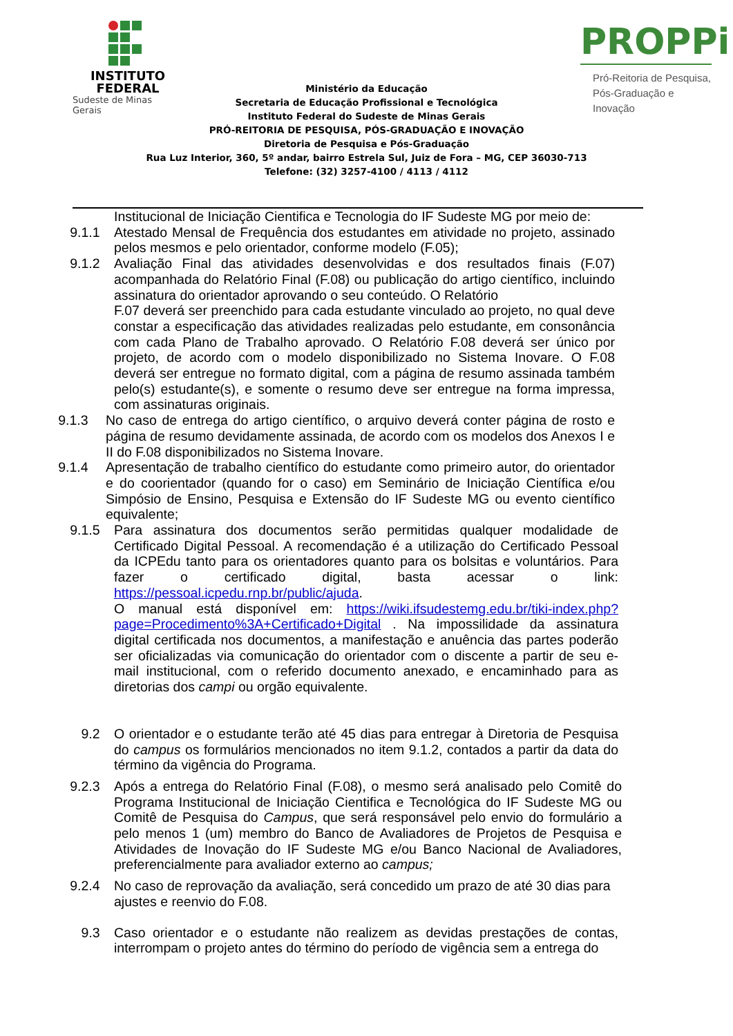INSTITUTO
FEDERAL
Sudeste de Minas Gerais
PROPPi
Pró-Reitoria de Pesquisa,
Pós-Graduação e Inovação
Ministério da Educação
Secretaria de Educação Profissional e Tecnológica
Instituto Federal do Sudeste de Minas Gerais
PRÓ-REITORIA DE PESQUISA, PÓS-GRADUAÇÃO E INOVAÇÃO
Diretoria de Pesquisa e Pós-Graduação
Rua Luz Interior, 360, 5º andar, bairro Estrela Sul, Juiz de Fora – MG, CEP 36030-713
Telefone: (32) 3257-4100 / 4113 / 4112
Institucional de Iniciação Cientifica e Tecnologia do IF Sudeste MG por meio de:
9.1.1 Atestado Mensal de Frequência dos estudantes em atividade no projeto, assinado pelos mesmos e pelo orientador, conforme modelo (F.05);
9.1.2 Avaliação Final das atividades desenvolvidas e dos resultados finais (F.07) acompanhada do Relatório Final (F.08) ou publicação do artigo científico, incluindo assinatura do orientador aprovando o seu conteúdo. O Relatório
F.07 deverá ser preenchido para cada estudante vinculado ao projeto, no qual deve constar a especificação das atividades realizadas pelo estudante, em consonância com cada Plano de Trabalho aprovado. O Relatório F.08 deverá ser único por projeto, de acordo com o modelo disponibilizado no Sistema Inovare. O F.08 deverá ser entregue no formato digital, com a página de resumo assinada também pelo(s) estudante(s), e somente o resumo deve ser entregue na forma impressa, com assinaturas originais.
9.1.3 No caso de entrega do artigo científico, o arquivo deverá conter página de rosto e página de resumo devidamente assinada, de acordo com os modelos dos Anexos I e II do F.08 disponibilizados no Sistema Inovare.
9.1.4 Apresentação de trabalho científico do estudante como primeiro autor, do orientador e do coorientador (quando for o caso) em Seminário de Iniciação Científica e/ou Simpósio de Ensino, Pesquisa e Extensão do IF Sudeste MG ou evento científico equivalente;
9.1.5 Para assinatura dos documentos serão permitidas qualquer modalidade de Certificado Digital Pessoal. A recomendação é a utilização do Certificado Pessoal da ICPEdu tanto para os orientadores quanto para os bolsitas e voluntários. Para fazer o certificado digital, basta acessar o link: https://pessoal.icpedu.rnp.br/public/ajuda.
O manual está disponível em: https://wiki.ifsudestemg.edu.br/tiki-index.php?page=Procedimento%3A+Certificado+Digital . Na impossilidade da assinatura digital certificada nos documentos, a manifestação e anuência das partes poderão ser oficializadas via comunicação do orientador com o discente a partir de seu e-mail institucional, com o referido documento anexado, e encaminhado para as diretorias dos campi ou orgão equivalente.
9.2 O orientador e o estudante terão até 45 dias para entregar à Diretoria de Pesquisa do campus os formulários mencionados no item 9.1.2, contados a partir da data do término da vigência do Programa.
9.2.3 Após a entrega do Relatório Final (F.08), o mesmo será analisado pelo Comitê do Programa Institucional de Iniciação Cientifica e Tecnológica do IF Sudeste MG ou Comitê de Pesquisa do Campus, que será responsável pelo envio do formulário a pelo menos 1 (um) membro do Banco de Avaliadores de Projetos de Pesquisa e Atividades de Inovação do IF Sudeste MG e/ou Banco Nacional de Avaliadores, preferencialmente para avaliador externo ao campus;
9.2.4 No caso de reprovação da avaliação, será concedido um prazo de até 30 dias para ajustes e reenvio do F.08.
9.3 Caso orientador e o estudante não realizem as devidas prestações de contas, interrompam o projeto antes do término do período de vigência sem a entrega do